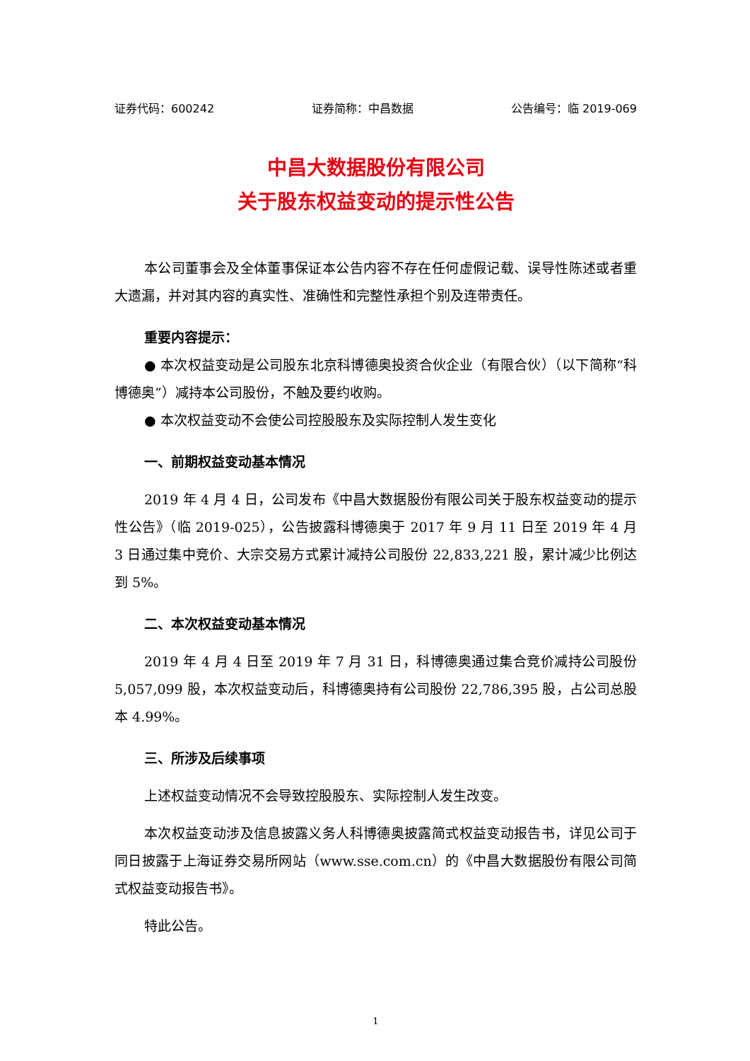证券代码：600242 证券简称：中昌数据 公告编号：临 2019-069
中昌大数据股份有限公司
关于股东权益变动的提示性公告
本公司董事会及全体董事保证本公告内容不存在任何虚假记载、误导性陈述或者重大遗漏，并对其内容的真实性、准确性和完整性承担个别及连带责任。
重要内容提示：
● 本次权益变动是公司股东北京科博德奥投资合伙企业（有限合伙）（以下简称“科博德奥”）减持本公司股份，不触及要约收购。
● 本次权益变动不会使公司控股股东及实际控制人发生变化
一、前期权益变动基本情况
2019 年 4 月 4 日，公司发布《中昌大数据股份有限公司关于股东权益变动的提示性公告》（临 2019-025），公告披露科博德奥于 2017 年 9 月 11 日至 2019 年 4 月 3 日通过集中竞价、大宗交易方式累计减持公司股份 22,833,221 股，累计减少比例达到 5%。
二、本次权益变动基本情况
2019 年 4 月 4 日至 2019 年 7 月 31 日，科博德奥通过集合竞价减持公司股份 5,057,099 股，本次权益变动后，科博德奥持有公司股份 22,786,395 股，占公司总股本 4.99%。
三、所涉及后续事项
上述权益变动情况不会导致控股股东、实际控制人发生改变。
本次权益变动涉及信息披露义务人科博德奥披露简式权益变动报告书，详见公司于同日披露于上海证券交易所网站（www.sse.com.cn）的《中昌大数据股份有限公司简式权益变动报告书》。
特此公告。
1